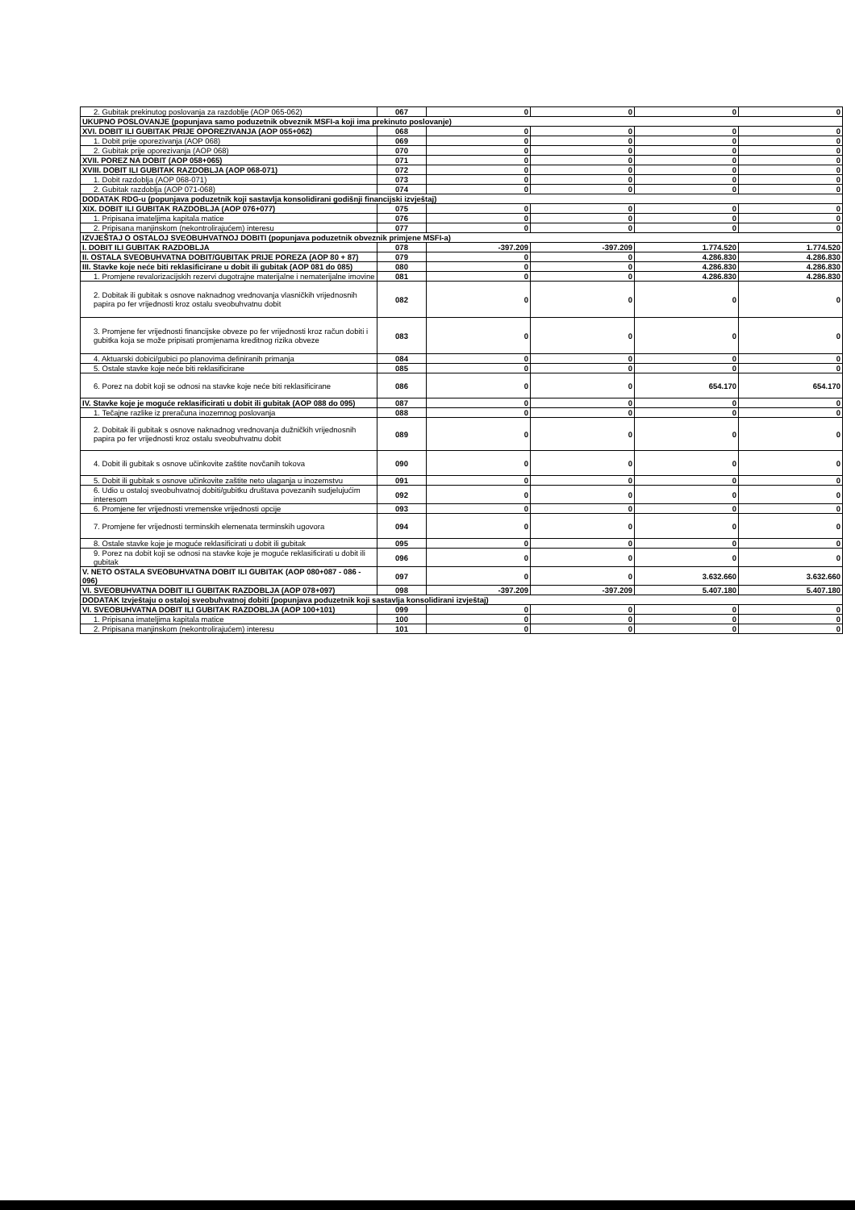| 2. Gubitak prekinutog poslovanja za razdoblje (AOP 065-062) | 067 | 0 | 0 | 0 | 0 |
| UKUPNO POSLOVANJE (popunjava samo poduzetnik obveznik MSFI-a koji ima prekinuto poslovanje) | | | | | |
| XVI. DOBIT ILI GUBITAK PRIJE OPOREZIVANJA (AOP 055+062) | 068 | 0 | 0 | 0 | 0 |
| 1. Dobit prije oporezivanja (AOP 068) | 069 | 0 | 0 | 0 | 0 |
| 2. Gubitak prije oporezivanja (AOP 068) | 070 | 0 | 0 | 0 | 0 |
| XVII. POREZ NA DOBIT (AOP 058+065) | 071 | 0 | 0 | 0 | 0 |
| XVIII. DOBIT ILI GUBITAK RAZDOBLJA (AOP 068-071) | 072 | 0 | 0 | 0 | 0 |
| 1. Dobit razdoblja (AOP 068-071) | 073 | 0 | 0 | 0 | 0 |
| 2. Gubitak razdoblja (AOP 071-068) | 074 | 0 | 0 | 0 | 0 |
| DODATAK RDG-u (popunjava poduzetnik koji sastavlja konsolidirani godišnji financijski izvještaj) | | | | | |
| XIX. DOBIT ILI GUBITAK RAZDOBLJA (AOP 076+077) | 075 | 0 | 0 | 0 | 0 |
| 1. Pripisana imateljima kapitala matice | 076 | 0 | 0 | 0 | 0 |
| 2. Pripisana manjinskom (nekontrolirajućem) interesu | 077 | 0 | 0 | 0 | 0 |
| IZVJEŠTAJ O OSTALOJ SVEOBUHVATNOJ DOBITI (popunjava poduzetnik obveznik primjene MSFI-a) | | | | | |
| I. DOBIT ILI GUBITAK RAZDOBLJA | 078 | -397.209 | -397.209 | 1.774.520 | 1.774.520 |
| II. OSTALA SVEOBUHVATNA DOBIT/GUBITAK PRIJE POREZA (AOP 80 + 87) | 079 | 0 | 0 | 4.286.830 | 4.286.830 |
| III. Stavke koje neće biti reklasificirane u dobit ili gubitak (AOP 081 do 085) | 080 | 0 | 0 | 4.286.830 | 4.286.830 |
| 1. Promjene revalorizacijskih rezervi dugotrajne materijalne i nematerijalne imovine | 081 | 0 | 0 | 4.286.830 | 4.286.830 |
| 2. Dobitak ili gubitak s osnove naknadnog vrednovanja vlasničkih vrijednosnih papira po fer vrijednosti kroz ostalu sveobuhvatnu dobit | 082 | 0 | 0 | 0 | 0 |
| 3. Promjene fer vrijednosti financijske obveze po fer vrijednosti kroz račun dobiti i gubitka koja se može pripisati promjenama kreditnog rizika obveze | 083 | 0 | 0 | 0 | 0 |
| 4. Aktuarski dobici/gubici po planovima definiranih primanja | 084 | 0 | 0 | 0 | 0 |
| 5. Ostale stavke koje neće biti reklasificirane | 085 | 0 | 0 | 0 | 0 |
| 6. Porez na dobit koji se odnosi na stavke koje neće biti reklasificirane | 086 | 0 | 0 | 654.170 | 654.170 |
| IV. Stavke koje je moguće reklasificirati u dobit ili gubitak (AOP 088 do 095) | 087 | 0 | 0 | 0 | 0 |
| 1. Tečajne razlike iz preračuna inozemnog poslovanja | 088 | 0 | 0 | 0 | 0 |
| 2. Dobitak ili gubitak s osnove naknadnog vrednovanja dužničkih vrijednosnih papira po fer vrijednosti kroz ostalu sveobuhvatnu dobit | 089 | 0 | 0 | 0 | 0 |
| 4. Dobit ili gubitak s osnove učinkovite zaštite novčanih tokova | 090 | 0 | 0 | 0 | 0 |
| 5. Dobit ili gubitak s osnove učinkovite zaštite neto ulaganja u inozemstvu | 091 | 0 | 0 | 0 | 0 |
| 6. Udio u ostaloj sveobuhvatnoj dobiti/gubitku društava povezanih sudjelujućim interesom | 092 | 0 | 0 | 0 | 0 |
| 6. Promjene fer vrijednosti vremenske vrijednosti opcije | 093 | 0 | 0 | 0 | 0 |
| 7. Promjene fer vrijednosti terminskih elemenata terminskih ugovora | 094 | 0 | 0 | 0 | 0 |
| 8. Ostale stavke koje je moguće reklasificirati u dobit ili gubitak | 095 | 0 | 0 | 0 | 0 |
| 9. Porez na dobit koji se odnosi na stavke koje je moguće reklasificirati u dobit ili gubitak | 096 | 0 | 0 | 0 | 0 |
| V. NETO OSTALA SVEOBUHVATNA DOBIT ILI GUBITAK (AOP 080+087 - 086 - 096) | 097 | 0 | 0 | 3.632.660 | 3.632.660 |
| VI. SVEOBUHVATNA DOBIT ILI GUBITAK RAZDOBLJA (AOP 078+097) | 098 | -397.209 | -397.209 | 5.407.180 | 5.407.180 |
| DODATAK Izvještaju o ostaloj sveobuhvatnoj dobiti (popunjava poduzetnik koji sastavlja konsolidirani izvještaj) | | | | | |
| VI. SVEOBUHVATNA DOBIT ILI GUBITAK RAZDOBLJA (AOP 100+101) | 099 | 0 | 0 | 0 | 0 |
| 1. Pripisana imateljima kapitala matice | 100 | 0 | 0 | 0 | 0 |
| 2. Pripisana manjinskom (nekontrolirajućem) interesu | 101 | 0 | 0 | 0 | 0 |